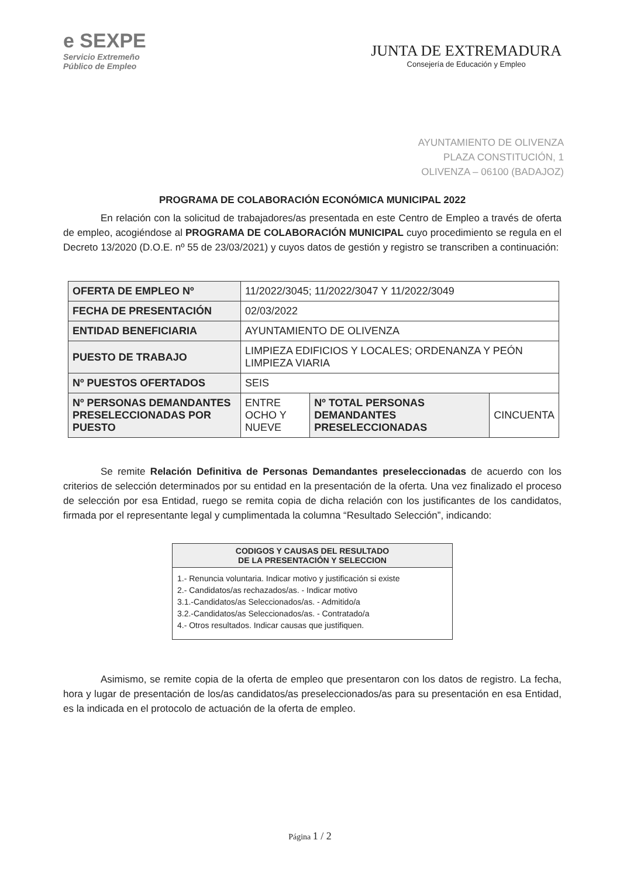e SEXPE
Servicio Extremeño
Público de Empleo
JUNTA DE EXTREMADURA
Consejería de Educación y Empleo
AYUNTAMIENTO DE OLIVENZA
PLAZA CONSTITUCIÓN, 1
OLIVENZA – 06100 (BADAJOZ)
PROGRAMA DE COLABORACIÓN ECONÓMICA MUNICIPAL 2022
En relación con la solicitud de trabajadores/as presentada en este Centro de Empleo a través de oferta de empleo, acogiéndose al PROGRAMA DE COLABORACIÓN MUNICIPAL cuyo procedimiento se regula en el Decreto 13/2020 (D.O.E. nº 55 de 23/03/2021) y cuyos datos de gestión y registro se transcriben a continuación:
| OFERTA DE EMPLEO Nº | 11/2022/3045; 11/2022/3047 Y 11/2022/3049 | | |
| FECHA DE PRESENTACIÓN | 02/03/2022 | | |
| ENTIDAD BENEFICIARIA | AYUNTAMIENTO DE OLIVENZA | | |
| PUESTO DE TRABAJO | LIMPIEZA EDIFICIOS Y LOCALES; ORDENANZA Y PEÓN LIMPIEZA VIARIA | | |
| Nº PUESTOS OFERTADOS | SEIS | | |
| Nº PERSONAS DEMANDANTES PRESELECCIONADAS POR PUESTO | ENTRE OCHO Y NUEVE | Nº TOTAL PERSONAS DEMANDANTES PRESELECCIONADAS | CINCUENTA |
Se remite Relación Definitiva de Personas Demandantes preseleccionadas de acuerdo con los criterios de selección determinados por su entidad en la presentación de la oferta. Una vez finalizado el proceso de selección por esa Entidad, ruego se remita copia de dicha relación con los justificantes de los candidatos, firmada por el representante legal y cumplimentada la columna “Resultado Selección”, indicando:
| CODIGOS Y CAUSAS DEL RESULTADO DE LA PRESENTACIÓN Y SELECCION |
| --- |
| 1.- Renuncia voluntaria. Indicar motivo y justificación si existe 2.- Candidatos/as rechazados/as. - Indicar motivo 3.1.-Candidatos/as Seleccionados/as. - Admitido/a 3.2.-Candidatos/as Seleccionados/as. - Contratado/a 4.- Otros resultados. Indicar causas que justifiquen. |
Asimismo, se remite copia de la oferta de empleo que presentaron con los datos de registro. La fecha, hora y lugar de presentación de los/as candidatos/as preseleccionados/as para su presentación en esa Entidad, es la indicada en el protocolo de actuación de la oferta de empleo.
Página 1 / 2